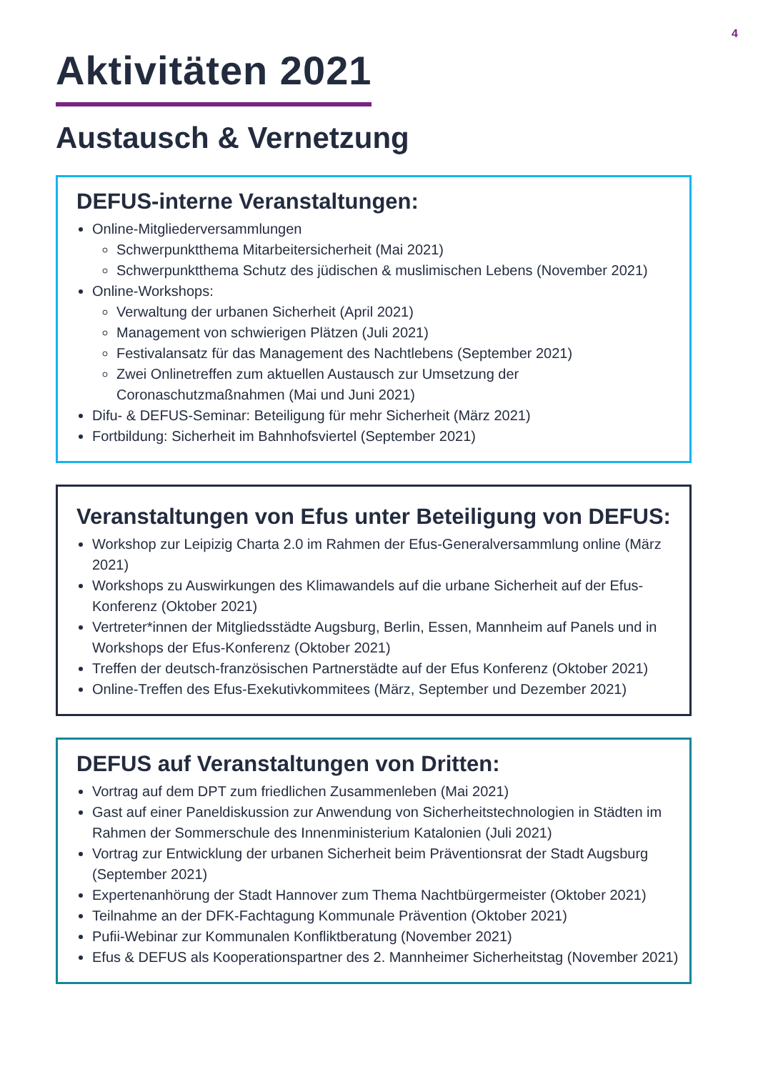4
Aktivitäten 2021
Austausch & Vernetzung
DEFUS-interne Veranstaltungen:
Online-Mitgliederversammlungen
Schwerpunktthema Mitarbeitersicherheit (Mai 2021)
Schwerpunktthema Schutz des jüdischen & muslimischen Lebens (November 2021)
Online-Workshops:
Verwaltung der urbanen Sicherheit (April 2021)
Management von schwierigen Plätzen (Juli 2021)
Festivalansatz für das Management des Nachtlebens (September 2021)
Zwei Onlinetreffen zum aktuellen Austausch zur Umsetzung der Coronaschutzmaßnahmen (Mai und Juni 2021)
Difu- & DEFUS-Seminar: Beteiligung für mehr Sicherheit (März 2021)
Fortbildung: Sicherheit im Bahnhofsviertel (September 2021)
Veranstaltungen von Efus unter Beteiligung von DEFUS:
Workshop zur Leipizig Charta 2.0 im Rahmen der Efus-Generalversammlung online (März 2021)
Workshops zu Auswirkungen des Klimawandels auf die urbane Sicherheit auf der Efus-Konferenz (Oktober 2021)
Vertreter*innen der Mitgliedsstädte Augsburg, Berlin, Essen, Mannheim auf Panels und in Workshops der Efus-Konferenz (Oktober 2021)
Treffen der deutsch-französischen Partnerstädte auf der Efus Konferenz (Oktober 2021)
Online-Treffen des Efus-Exekutivkommitees (März, September und Dezember 2021)
DEFUS auf Veranstaltungen von Dritten:
Vortrag auf dem DPT zum friedlichen Zusammenleben (Mai 2021)
Gast auf einer Paneldiskussion zur Anwendung von Sicherheitstechnologien in Städten im Rahmen der Sommerschule des Innenministerium Katalonien (Juli 2021)
Vortrag zur Entwicklung der urbanen Sicherheit beim Präventionsrat der Stadt Augsburg (September 2021)
Expertenanhörung der Stadt Hannover zum Thema Nachtbürgermeister (Oktober 2021)
Teilnahme an der DFK-Fachtagung Kommunale Prävention (Oktober 2021)
Pufii-Webinar zur Kommunalen Konfliktberatung (November 2021)
Efus & DEFUS als Kooperationspartner des 2. Mannheimer Sicherheitstag (November 2021)